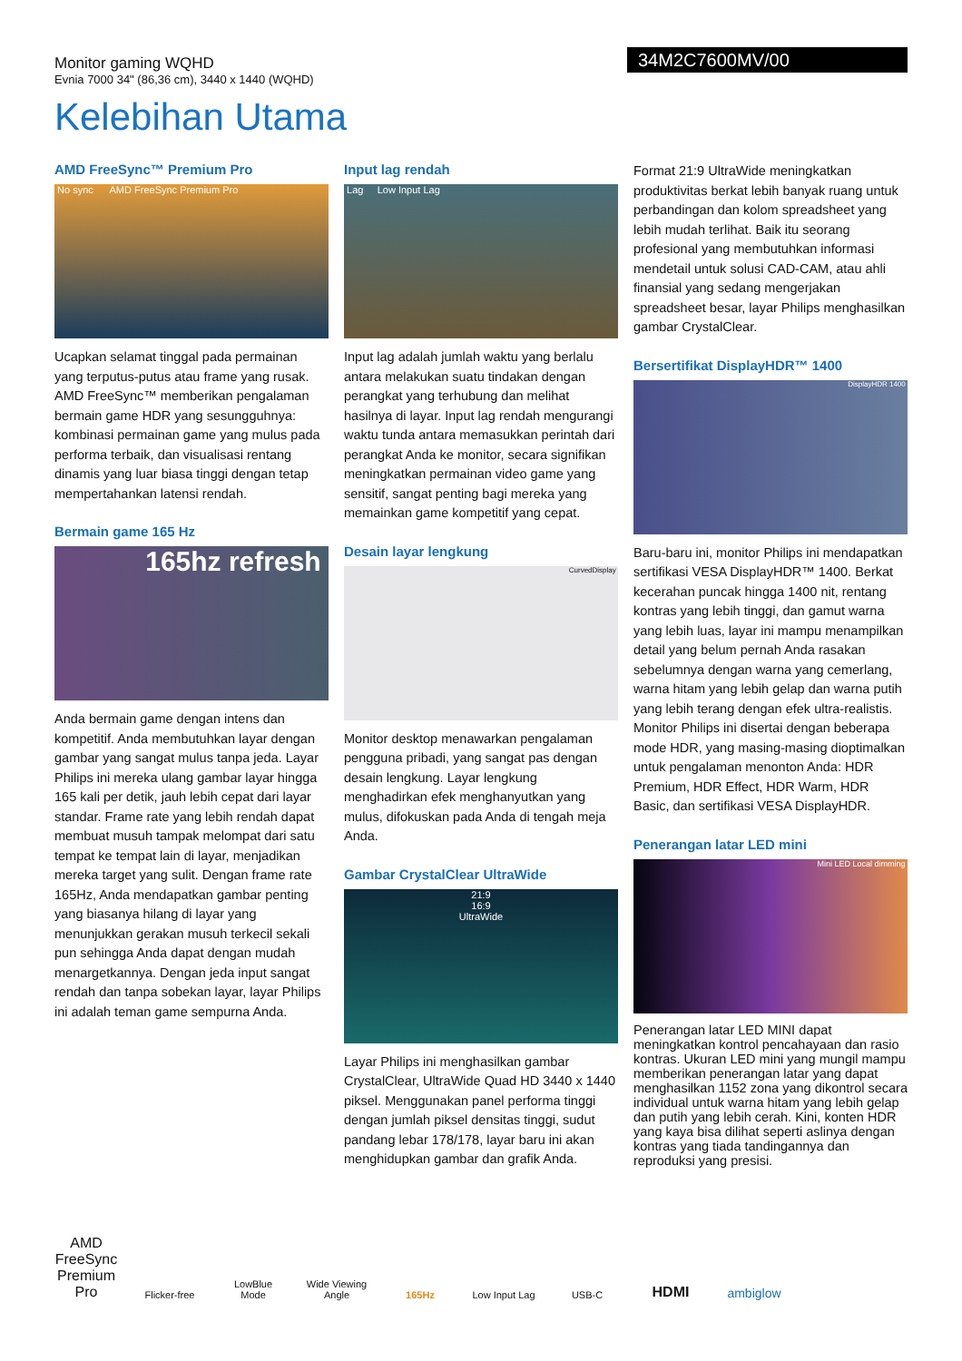Monitor gaming WQHD
Evnia 7000 34" (86,36 cm), 3440 x 1440 (WQHD)
34M2C7600MV/00
Kelebihan Utama
AMD FreeSync™ Premium Pro
No sync AMD FreeSync Premium Pro
Ucapkan selamat tinggal pada permainan yang terputus-putus atau frame yang rusak. AMD FreeSync™ memberikan pengalaman bermain game HDR yang sesungguhnya: kombinasi permainan game yang mulus pada performa terbaik, dan visualisasi rentang dinamis yang luar biasa tinggi dengan tetap mempertahankan latensi rendah.
Bermain game 165 Hz
165hz refresh
Anda bermain game dengan intens dan kompetitif. Anda membutuhkan layar dengan gambar yang sangat mulus tanpa jeda. Layar Philips ini mereka ulang gambar layar hingga 165 kali per detik, jauh lebih cepat dari layar standar. Frame rate yang lebih rendah dapat membuat musuh tampak melompat dari satu tempat ke tempat lain di layar, menjadikan mereka target yang sulit. Dengan frame rate 165Hz, Anda mendapatkan gambar penting yang biasanya hilang di layar yang menunjukkan gerakan musuh terkecil sekali pun sehingga Anda dapat dengan mudah menargetkannya. Dengan jeda input sangat rendah dan tanpa sobekan layar, layar Philips ini adalah teman game sempurna Anda.
Input lag rendah
Lag Low Input Lag
Input lag adalah jumlah waktu yang berlalu antara melakukan suatu tindakan dengan perangkat yang terhubung dan melihat hasilnya di layar. Input lag rendah mengurangi waktu tunda antara memasukkan perintah dari perangkat Anda ke monitor, secara signifikan meningkatkan permainan video game yang sensitif, sangat penting bagi mereka yang memainkan game kompetitif yang cepat.
Desain layar lengkung
CurvedDisplay
Monitor desktop menawarkan pengalaman pengguna pribadi, yang sangat pas dengan desain lengkung. Layar lengkung menghadirkan efek menghanyutkan yang mulus, difokuskan pada Anda di tengah meja Anda.
Gambar CrystalClear UltraWide
21:9
16:9
UltraWide
Layar Philips ini menghasilkan gambar CrystalClear, UltraWide Quad HD 3440 x 1440 piksel. Menggunakan panel performa tinggi dengan jumlah piksel densitas tinggi, sudut pandang lebar 178/178, layar baru ini akan menghidupkan gambar dan grafik Anda.
Format 21:9 UltraWide meningkatkan produktivitas berkat lebih banyak ruang untuk perbandingan dan kolom spreadsheet yang lebih mudah terlihat. Baik itu seorang profesional yang membutuhkan informasi mendetail untuk solusi CAD-CAM, atau ahli finansial yang sedang mengerjakan spreadsheet besar, layar Philips menghasilkan gambar CrystalClear.
Bersertifikat DisplayHDR™ 1400
DisplayHDR 1400
Baru-baru ini, monitor Philips ini mendapatkan sertifikasi VESA DisplayHDR™ 1400. Berkat kecerahan puncak hingga 1400 nit, rentang kontras yang lebih tinggi, dan gamut warna yang lebih luas, layar ini mampu menampilkan detail yang belum pernah Anda rasakan sebelumnya dengan warna yang cemerlang, warna hitam yang lebih gelap dan warna putih yang lebih terang dengan efek ultra-realistis. Monitor Philips ini disertai dengan beberapa mode HDR, yang masing-masing dioptimalkan untuk pengalaman menonton Anda: HDR Premium, HDR Effect, HDR Warm, HDR Basic, dan sertifikasi VESA DisplayHDR.
Penerangan latar LED mini
Mini LED Local dimming
Penerangan latar LED MINI dapat meningkatkan kontrol pencahayaan dan rasio kontras. Ukuran LED mini yang mungil mampu memberikan penerangan latar yang dapat menghasilkan 1152 zona yang dikontrol secara individual untuk warna hitam yang lebih gelap dan putih yang lebih cerah. Kini, konten HDR yang kaya bisa dilihat seperti aslinya dengan kontras yang tiada tandingannya dan reproduksi yang presisi.
AMD FreeSync Premium Pro
Flicker-free
LowBlue Mode
Wide Viewing Angle
165Hz
Low Input Lag
USB-C
HDMI
ambiglow